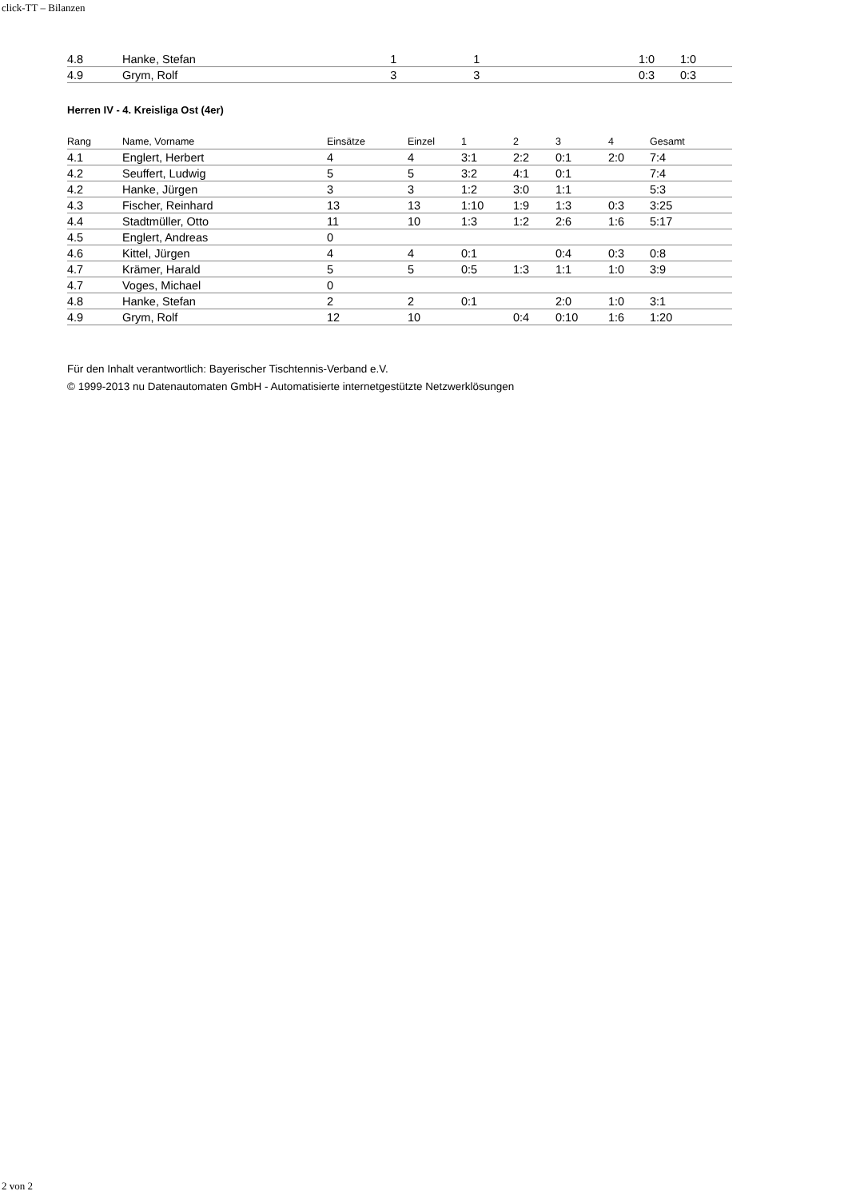click-TT – Bilanzen
| 4.8 | Hanke, Stefan | 1 | 1 | | | | 1:0 | 1:0 |
| 4.9 | Grym, Rolf | 3 | 3 | | | | 0:3 | 0:3 |
Herren IV - 4. Kreisliga Ost (4er)
| Rang | Name, Vorname | Einsätze | Einzel | 1 | 2 | 3 | 4 | Gesamt |
| --- | --- | --- | --- | --- | --- | --- | --- | --- |
| 4.1 | Englert, Herbert | 4 | 4 | 3:1 | 2:2 | 0:1 | 2:0 | 7:4 |
| 4.2 | Seuffert, Ludwig | 5 | 5 | 3:2 | 4:1 | 0:1 | | 7:4 |
| 4.2 | Hanke, Jürgen | 3 | 3 | 1:2 | 3:0 | 1:1 | | 5:3 |
| 4.3 | Fischer, Reinhard | 13 | 13 | 1:10 | 1:9 | 1:3 | 0:3 | 3:25 |
| 4.4 | Stadtmüller, Otto | 11 | 10 | 1:3 | 1:2 | 2:6 | 1:6 | 5:17 |
| 4.5 | Englert, Andreas | 0 | | | | | | |
| 4.6 | Kittel, Jürgen | 4 | 4 | 0:1 | | 0:4 | 0:3 | 0:8 |
| 4.7 | Krämer, Harald | 5 | 5 | 0:5 | 1:3 | 1:1 | 1:0 | 3:9 |
| 4.7 | Voges, Michael | 0 | | | | | | |
| 4.8 | Hanke, Stefan | 2 | 2 | 0:1 | | 2:0 | 1:0 | 3:1 |
| 4.9 | Grym, Rolf | 12 | 10 | | 0:4 | 0:10 | 1:6 | 1:20 |
Für den Inhalt verantwortlich: Bayerischer Tischtennis-Verband e.V.
© 1999-2013 nu Datenautomaten GmbH - Automatisierte internetgestützte Netzwerklösungen
2 von 2